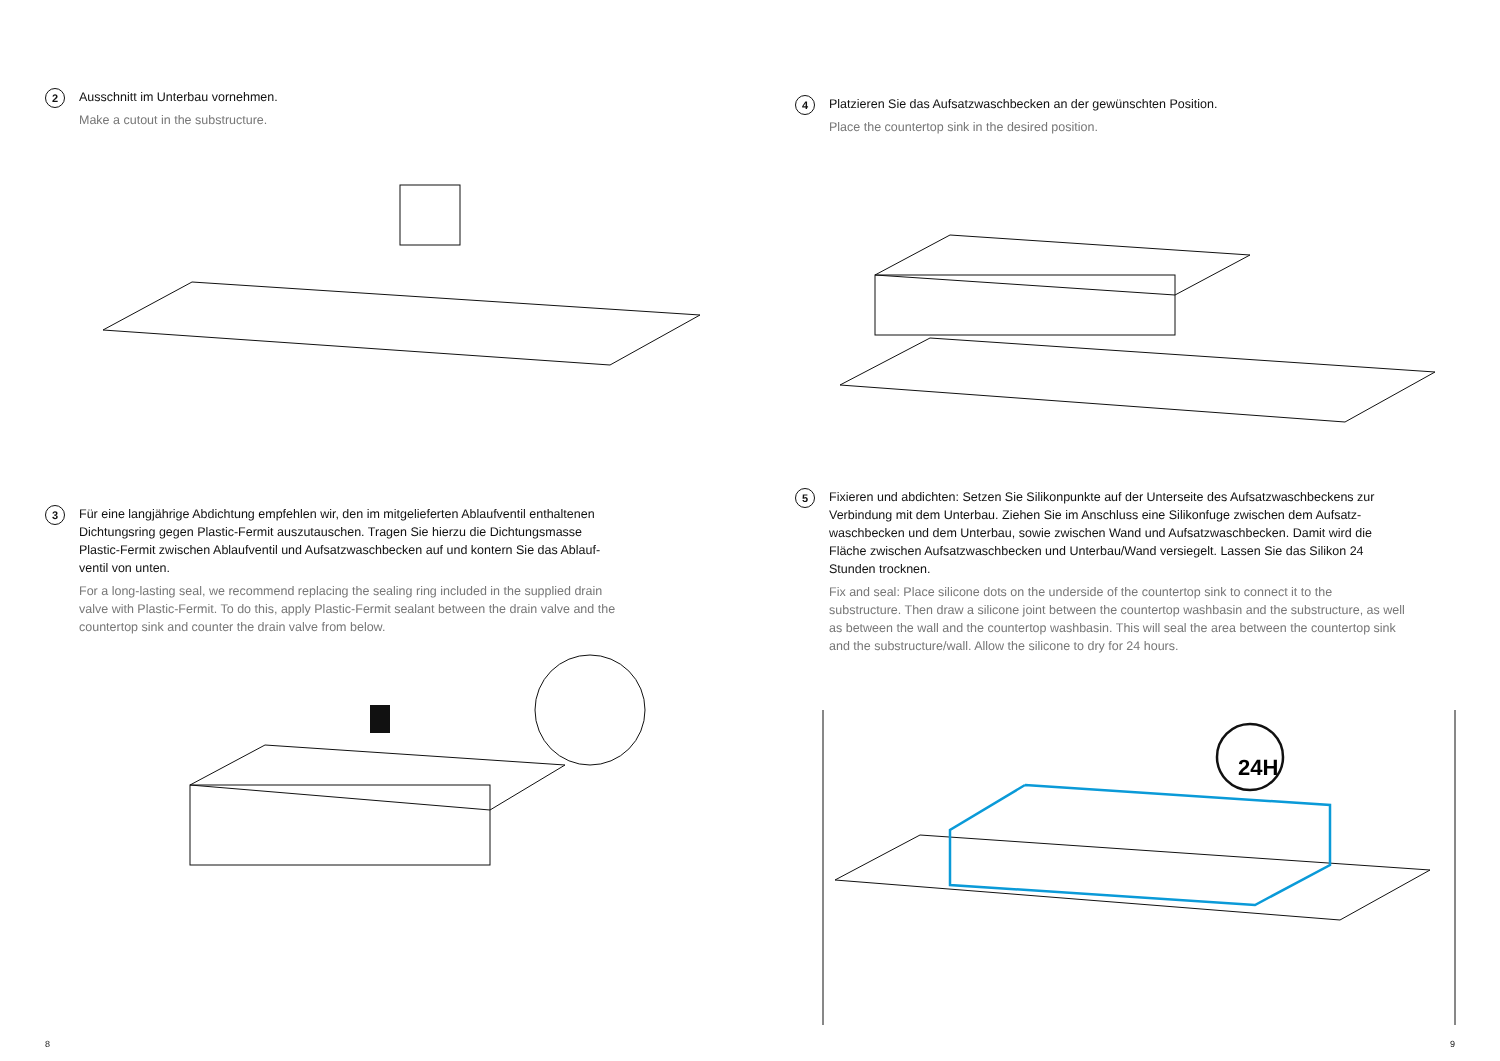2
Ausschnitt im Unterbau vornehmen.
Make a cutout in the substructure.
3
Für eine langjährige Abdichtung empfehlen wir, den im mitgelieferten Ablaufventil enthaltenen Dichtungsring gegen Plastic-Fermit auszutauschen. Tragen Sie hierzu die Dichtungsmasse Plastic-Fermit zwischen Ablaufventil und Aufsatzwaschbecken auf und kontern Sie das Ablauf­ventil von unten.
For a long-lasting seal, we recommend replacing the sealing ring included in the supplied drain valve with Plastic-Fermit. To do this, apply Plastic-Fermit sealant between the drain valve and the countertop sink and counter the drain valve from below.
8
4
Platzieren Sie das Aufsatzwaschbecken an der gewünschten Position.
Place the countertop sink in the desired position.
5
Fixieren und abdichten: Setzen Sie Silikonpunkte auf der Unterseite des Aufsatzwaschbeckens zur Verbindung mit dem Unterbau. Ziehen Sie im Anschluss eine Silikonfuge zwischen dem Aufsatz­waschbecken und dem Unterbau, sowie zwischen Wand und Aufsatzwaschbecken. Damit wird die Fläche zwischen Aufsatzwaschbecken und Unterbau/Wand versiegelt. Lassen Sie das Silikon 24 Stunden trocknen.
Fix and seal: Place silicone dots on the underside of the countertop sink to connect it to the substructure. Then draw a silicone joint between the countertop washbasin and the substructure, as well as between the wall and the countertop washbasin. This will seal the area between the countertop sink and the substructure/wall. Allow the silicone to dry for 24 hours.
24H
9